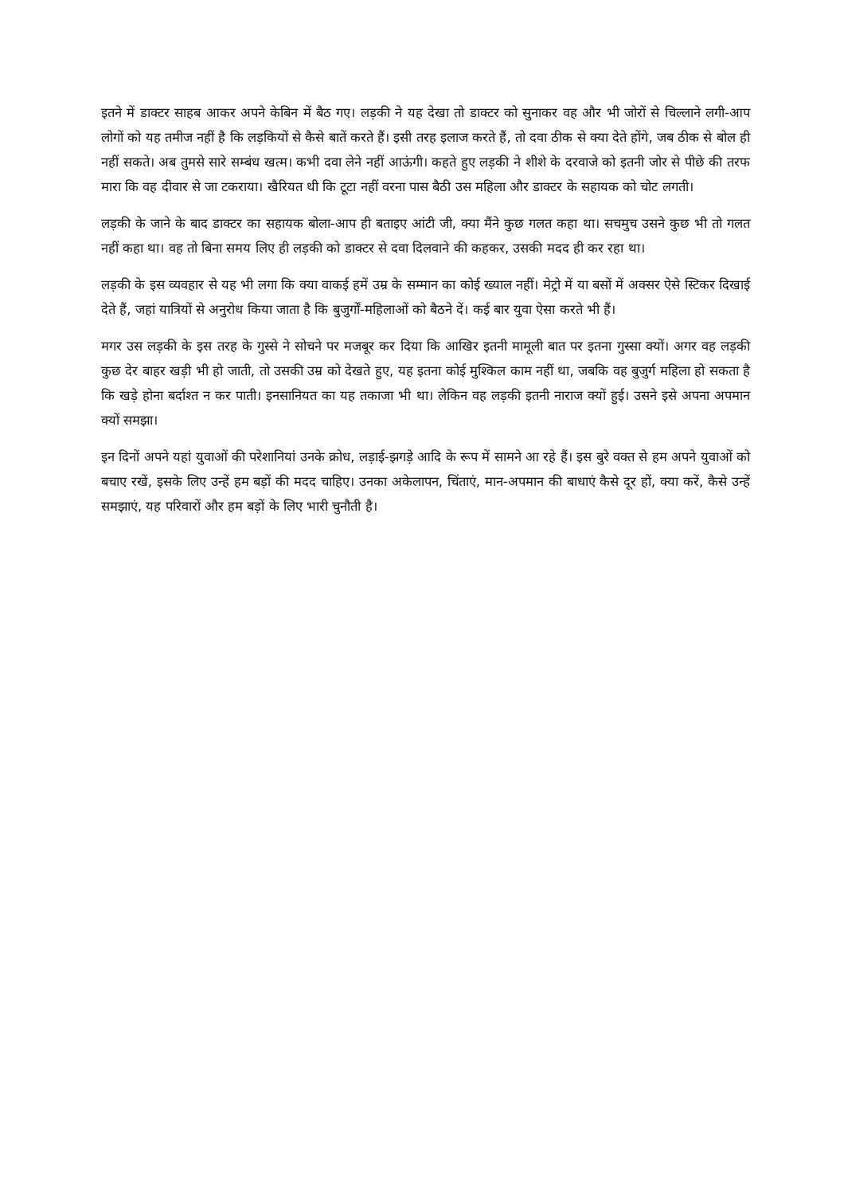इतने में डाक्टर साहब आकर अपने केबिन में बैठ गए। लड़की ने यह देखा तो डाक्टर को सुनाकर वह और भी जोरों से चिल्लाने लगी-आप लोगों को यह तमीज नहीं है कि लड़कियों से कैसे बातें करते हैं। इसी तरह इलाज करते हैं, तो दवा ठीक से क्या देते होंगे, जब ठीक से बोल ही नहीं सकते। अब तुमसे सारे सम्बंध खत्म। कभी दवा लेने नहीं आऊंगी। कहते हुए लड़की ने शीशे के दरवाजे को इतनी जोर से पीछे की तरफ मारा कि वह दीवार से जा टकराया। खैरियत थी कि टूटा नहीं वरना पास बैठी उस महिला और डाक्टर के सहायक को चोट लगती।
लड़की के जाने के बाद डाक्टर का सहायक बोला-आप ही बताइए आंटी जी, क्या मैंने कुछ गलत कहा था। सचमुच उसने कुछ भी तो गलत नहीं कहा था। वह तो बिना समय लिए ही लड़की को डाक्टर से दवा दिलवाने की कहकर, उसकी मदद ही कर रहा था।
लड़की के इस व्यवहार से यह भी लगा कि क्या वाकई हमें उम्र के सम्मान का कोई ख्याल नहीं। मेट्रो में या बसों में अक्सर ऐसे स्टिकर दिखाई देते हैं, जहां यात्रियों से अनुरोध किया जाता है कि बुजुर्गों-महिलाओं को बैठने दें। कई बार युवा ऐसा करते भी हैं।
मगर उस लड़की के इस तरह के गुस्से ने सोचने पर मजबूर कर दिया कि आखिर इतनी मामूली बात पर इतना गुस्सा क्यों। अगर वह लड़की कुछ देर बाहर खड़ी भी हो जाती, तो उसकी उम्र को देखते हुए, यह इतना कोई मुश्किल काम नहीं था, जबकि वह बुजुर्ग महिला हो सकता है कि खड़े होना बर्दाश्त न कर पाती। इनसानियत का यह तकाजा भी था। लेकिन वह लड़की इतनी नाराज क्यों हुई। उसने इसे अपना अपमान क्यों समझा।
इन दिनों अपने यहां युवाओं की परेशानियां उनके क्रोध, लड़ाई-झगड़े आदि के रूप में सामने आ रहे हैं। इस बुरे वक्त से हम अपने युवाओं को बचाए रखें, इसके लिए उन्हें हम बड़ों की मदद चाहिए। उनका अकेलापन, चिंताएं, मान-अपमान की बाधाएं कैसे दूर हों, क्या करें, कैसे उन्हें समझाएं, यह परिवारों और हम बड़ों के लिए भारी चुनौती है।